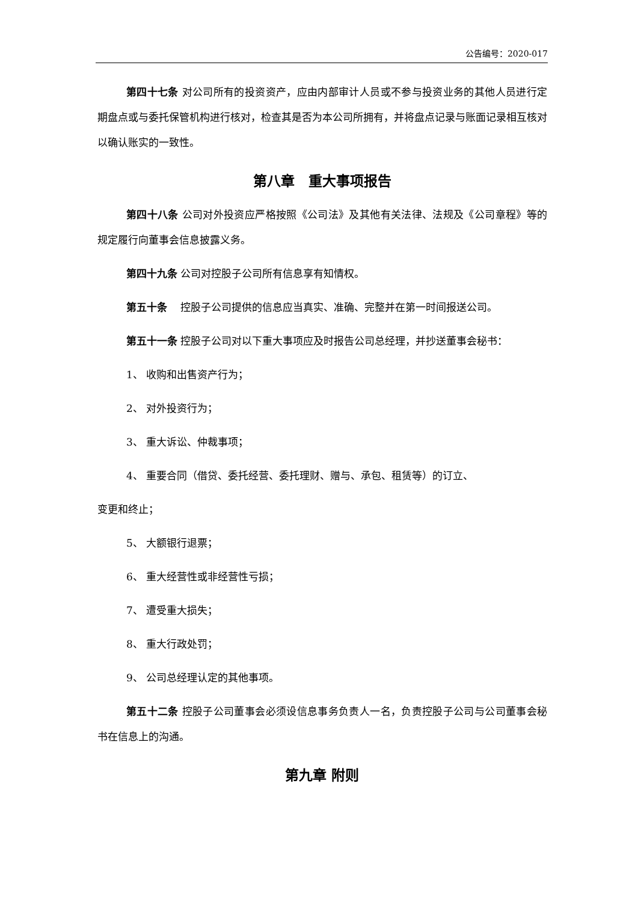公告编号：2020-017
第四十七条 对公司所有的投资资产，应由内部审计人员或不参与投资业务的其他人员进行定期盘点或与委托保管机构进行核对，检查其是否为本公司所拥有，并将盘点记录与账面记录相互核对以确认账实的一致性。
第八章　重大事项报告
第四十八条 公司对外投资应严格按照《公司法》及其他有关法律、法规及《公司章程》等的规定履行向董事会信息披露义务。
第四十九条 公司对控股子公司所有信息享有知情权。
第五十条　 控股子公司提供的信息应当真实、准确、完整并在第一时间报送公司。
第五十一条 控股子公司对以下重大事项应及时报告公司总经理，并抄送董事会秘书：
1、 收购和出售资产行为；
2、 对外投资行为；
3、 重大诉讼、仲裁事项；
4、 重要合同（借贷、委托经营、委托理财、赠与、承包、租赁等）的订立、
变更和终止；
5、 大额银行退票；
6、 重大经营性或非经营性亏损；
7、 遭受重大损失；
8、 重大行政处罚；
9、 公司总经理认定的其他事项。
第五十二条 控股子公司董事会必须设信息事务负责人一名，负责控股子公司与公司董事会秘书在信息上的沟通。
第九章 附则